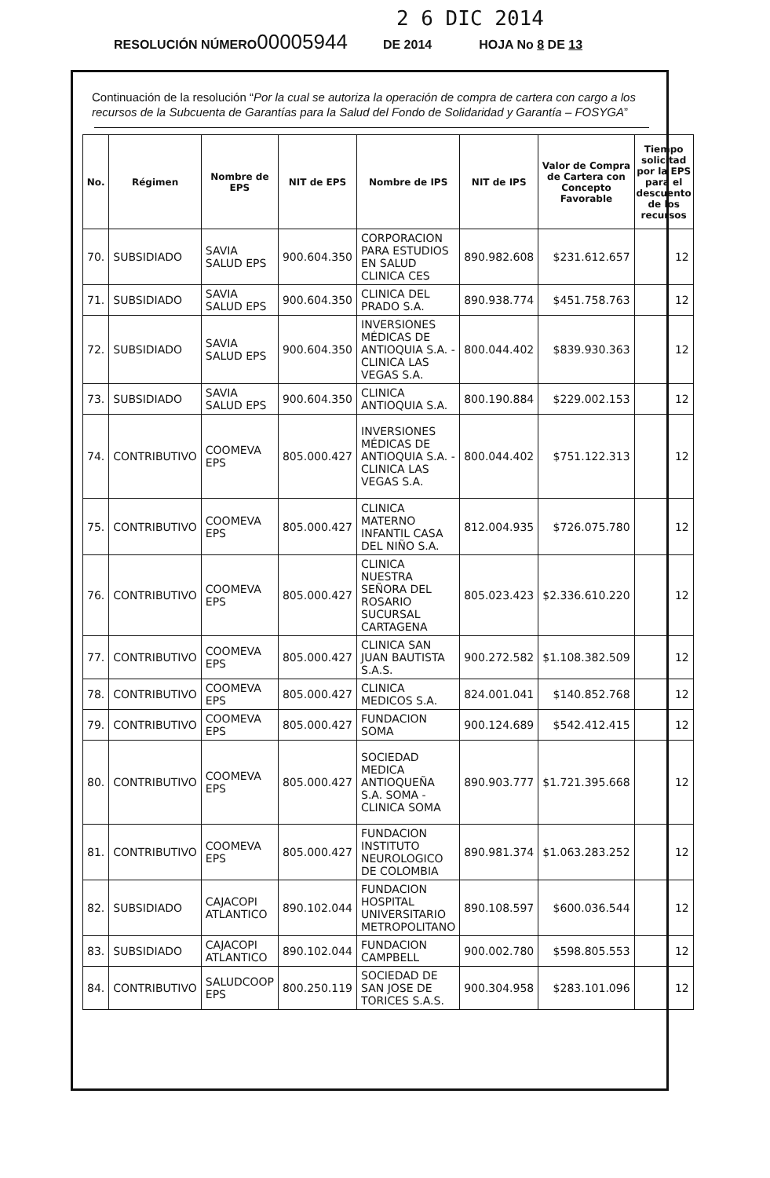2 6 DIC 2014
RESOLUCIÓN NÚMERO 00005944 DE 2014 HOJA No 8 DE 13
Continuación de la resolución “Por la cual se autoriza la operación de compra de cartera con cargo a los recursos de la Subcuenta de Garantías para la Salud del Fondo de Solidaridad y Garantía – FOSYGA”
| No. | Régimen | Nombre de EPS | NIT de EPS | Nombre de IPS | NIT de IPS | Valor de Compra de Cartera con Concepto Favorable | Tiempo solicitad por la EPS para el descuento de los recursos |
| --- | --- | --- | --- | --- | --- | --- | --- |
| 70. | SUBSIDIADO | SAVIA SALUD EPS | 900.604.350 | CORPORACION PARA ESTUDIOS EN SALUD CLINICA CES | 890.982.608 | $231.612.657 | 12 |
| 71. | SUBSIDIADO | SAVIA SALUD EPS | 900.604.350 | CLINICA DEL PRADO S.A. | 890.938.774 | $451.758.763 | 12 |
| 72. | SUBSIDIADO | SAVIA SALUD EPS | 900.604.350 | INVERSIONES MÉDICAS DE ANTIOQUIA S.A. - CLINICA LAS VEGAS S.A. | 800.044.402 | $839.930.363 | 12 |
| 73. | SUBSIDIADO | SAVIA SALUD EPS | 900.604.350 | CLINICA ANTIOQUIA S.A. | 800.190.884 | $229.002.153 | 12 |
| 74. | CONTRIBUTIVO | COOMEVA EPS | 805.000.427 | INVERSIONES MÉDICAS DE ANTIOQUIA S.A. - CLINICA LAS VEGAS S.A. | 800.044.402 | $751.122.313 | 12 |
| 75. | CONTRIBUTIVO | COOMEVA EPS | 805.000.427 | CLINICA MATERNO INFANTIL CASA DEL NIÑO S.A. | 812.004.935 | $726.075.780 | 12 |
| 76. | CONTRIBUTIVO | COOMEVA EPS | 805.000.427 | CLINICA NUESTRA SEÑORA DEL ROSARIO SUCURSAL CARTAGENA | 805.023.423 | $2.336.610.220 | 12 |
| 77. | CONTRIBUTIVO | COOMEVA EPS | 805.000.427 | CLINICA SAN JUAN BAUTISTA S.A.S. | 900.272.582 | $1.108.382.509 | 12 |
| 78. | CONTRIBUTIVO | COOMEVA EPS | 805.000.427 | CLINICA MEDICOS S.A. | 824.001.041 | $140.852.768 | 12 |
| 79. | CONTRIBUTIVO | COOMEVA EPS | 805.000.427 | FUNDACION SOMA | 900.124.689 | $542.412.415 | 12 |
| 80. | CONTRIBUTIVO | COOMEVA EPS | 805.000.427 | SOCIEDAD MEDICA ANTIOQUEÑA S.A. SOMA - CLINICA SOMA | 890.903.777 | $1.721.395.668 | 12 |
| 81. | CONTRIBUTIVO | COOMEVA EPS | 805.000.427 | FUNDACION INSTITUTO NEUROLOGICO DE COLOMBIA | 890.981.374 | $1.063.283.252 | 12 |
| 82. | SUBSIDIADO | CAJACOPI ATLANTICO | 890.102.044 | FUNDACION HOSPITAL UNIVERSITARIO METROPOLITANO | 890.108.597 | $600.036.544 | 12 |
| 83. | SUBSIDIADO | CAJACOPI ATLANTICO | 890.102.044 | FUNDACION CAMPBELL | 900.002.780 | $598.805.553 | 12 |
| 84. | CONTRIBUTIVO | SALUDCOOP EPS | 800.250.119 | SOCIEDAD DE SAN JOSE DE TORICES S.A.S. | 900.304.958 | $283.101.096 | 12 |